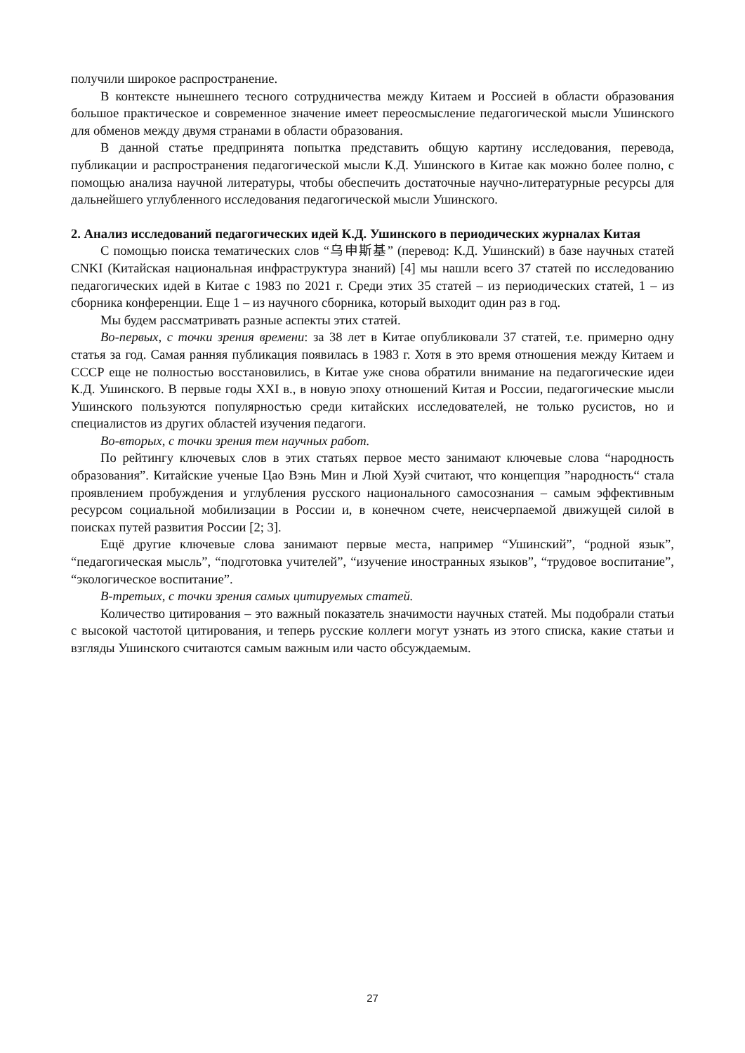получили широкое распространение.
В контексте нынешнего тесного сотрудничества между Китаем и Россией в области образования большое практическое и современное значение имеет переосмысление педагогической мысли Ушинского для обменов между двумя странами в области образования.
В данной статье предпринята попытка представить общую картину исследования, перевода, публикации и распространения педагогической мысли К.Д. Ушинского в Китае как можно более полно, с помощью анализа научной литературы, чтобы обеспечить достаточные научно-литературные ресурсы для дальнейшего углубленного исследования педагогической мысли Ушинского.
2. Анализ исследований педагогических идей К.Д. Ушинского в периодических журналах Китая
С помощью поиска тематических слов “乌申斯基” (перевод: К.Д. Ушинский) в базе научных статей CNKI (Китайская национальная инфраструктура знаний) [4] мы нашли всего 37 статей по исследованию педагогических идей в Китае с 1983 по 2021 г. Среди этих 35 статей – из периодических статей, 1 – из сборника конференции. Еще 1 – из научного сборника, который выходит один раз в год.
Мы будем рассматривать разные аспекты этих статей.
Во-первых, с точки зрения времени: за 38 лет в Китае опубликовали 37 статей, т.е. примерно одну статья за год. Самая ранняя публикация появилась в 1983 г. Хотя в это время отношения между Китаем и СССР еще не полностью восстановились, в Китае уже снова обратили внимание на педагогические идеи К.Д. Ушинского. В первые годы XXI в., в новую эпоху отношений Китая и России, педагогические мысли Ушинского пользуются популярностью среди китайских исследователей, не только русистов, но и специалистов из других областей изучения педагоги.
Во-вторых, с точки зрения тем научных работ.
По рейтингу ключевых слов в этих статьях первое место занимают ключевые слова “народность образования”. Китайские ученые Цао Вэнь Мин и Люй Хуэй считают, что концепция ”народность“ стала проявлением пробуждения и углубления русского национального самосознания – самым эффективным ресурсом социальной мобилизации в России и, в конечном счете, неисчерпаемой движущей силой в поисках путей развития России [2; 3].
Ещё другие ключевые слова занимают первые места, например “Ушинский”, “родной язык”, “педагогическая мысль”, “подготовка учителей”, “изучение иностранных языков”, “трудовое воспитание”, “экологическое воспитание”.
В-третьих, с точки зрения самых цитируемых статей.
Количество цитирования – это важный показатель значимости научных статей. Мы подобрали статьи с высокой частотой цитирования, и теперь русские коллеги могут узнать из этого списка, какие статьи и взгляды Ушинского считаются самым важным или часто обсуждаемым.
27